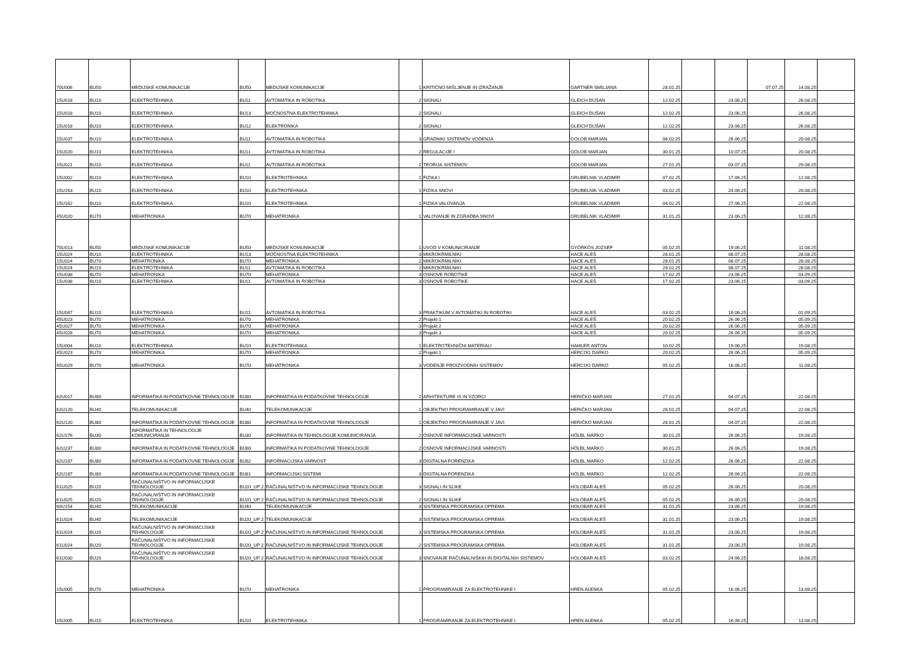| 70U006 | BU50 | MEDIJSKE KOMUNIKACIJE | BU50 | MEDIJSKE KOMUNIKACIJE | 1 | KRITIČNO MIŠLJENJE IN IZRAŽANJE | GARTNER SMILJANA | 28.01.25 | | | 07.07.25 | 14.08.25 | |
| 15U018 | BU10 | ELEKTROTEHNIKA | BU11 | AVTOMATIKA IN ROBOTIKA | 2 | SIGNALI | GLEICH DUŠAN | 12.02.25 | | 23.06.25 | | 26.08.25 | |
| 15U018 | BU10 | ELEKTROTEHNIKA | BU13 | MOČNOSTNA ELEKTROTEHNIKA | 2 | SIGNALI | GLEICH DUŠAN | 12.02.25 | | 23.06.25 | | 26.08.25 | |
| 15U018 | BU10 | ELEKTROTEHNIKA | BU12 | ELEKTRONIKA | 2 | SIGNALI | GLEICH DUŠAN | 12.02.25 | | 23.06.25 | | 26.08.25 | |
| 15U037 | BU10 | ELEKTROTEHNIKA | BU11 | AVTOMATIKA IN ROBOTIKA | 3 | GRADNIKI SISTEMOV VODENJA | GOLOB MARJAN | 06.02.25 | | 26.06.25 | | 20.08.25 | |
| 15U020 | BU10 | ELEKTROTEHNIKA | BU11 | AVTOMATIKA IN ROBOTIKA | 2 | REGULACIJE I | GOLOB MARJAN | 30.01.25 | | 10.07.25 | | 20.08.25 | |
| 15U021 | BU10 | ELEKTROTEHNIKA | BU11 | AVTOMATIKA IN ROBOTIKA | 2 | TEORIJA SISTEMOV | GOLOB MARJAN | 27.01.25 | | 03.07.25 | | 29.08.25 | |
| 15U002 | BU10 | ELEKTROTEHNIKA | BU10 | ELEKTROTEHNIKA | 1 | FIZIKA I | GRUBELNIK VLADIMIR | 07.02.25 | | 17.06.25 | | 12.08.25 | |
| 15U163 | BU10 | ELEKTROTEHNIKA | BU10 | ELEKTROTEHNIKA | 1 | FIZIKA SNOVI | GRUBELNIK VLADIMIR | 03.02.25 | | 24.06.25 | | 20.08.25 | |
| 15U162 | BU10 | ELEKTROTEHNIKA | BU10 | ELEKTROTEHNIKA | 1 | FIZIKA VALOVANJA | GRUBELNIK VLADIMIR | 04.02.25 | | 27.06.25 | | 22.08.25 | |
| 45U020 | BU70 | MEHATRONIKA | BU70 | MEHATRONIKA | 1 | VALOVANJE IN ZGRADBA SNOVI | GRUBELNIK VLADIMIR | 31.01.25 | | 23.06.25 | | 12.08.25 | |
| 70U013 | BU50 | MEDIJSKE KOMUNIKACIJE | BU50 | MEDIJSKE KOMUNIKACIJE | 1 | UVOD V KOMUNICIRANJE | GYÖRKÖS JOZSEF | 05.02.25 | | 19.06.25 | | 11.08.25 | |
| 15U024 | BU10 | ELEKTROTEHNIKA | BU13 | MOČNOSTNA ELEKTROTEHNIKA | 3 | MIKROKRMILNIKI | HACE ALEŠ | 28.01.25 | | 08.07.25 | | 28.08.25 | |
| 15U024 | BU70 | MEHATRONIKA | BU70 | MEHATRONIKA | 2 | MIKROKRMILNIKI | HACE ALEŠ | 28.01.25 | | 08.07.25 | | 28.08.25 | |
| 15U024 | BU10 | ELEKTROTEHNIKA | BU11 | AVTOMATIKA IN ROBOTIKA | 2 | MIKROKRMILNIKI | HACE ALEŠ | 28.01.25 | | 08.07.25 | | 28.08.25 | |
| 15U038 | BU70 | MEHATRONIKA | BU70 | MEHATRONIKA | 3 | OSNOVE ROBOTIKE | HACE ALEŠ | 17.02.25 | | 23.06.25 | | 03.09.25 | |
| 15U038 | BU10 | ELEKTROTEHNIKA | BU11 | AVTOMATIKA IN ROBOTIKA | 3 | OSNOVE ROBOTIKE | HACE ALEŠ | 17.02.25 | | 23.06.25 | | 03.09.25 | |
| 15U047 | BU10 | ELEKTROTEHNIKA | BU11 | AVTOMATIKA IN ROBOTIKA | 3 | PRAKTIKUM V AVTOMATIKI IN ROBOTIKI | HACE ALEŠ | 03.02.25 | | 16.06.25 | | 01.09.25 | |
| 45U023 | BU70 | MEHATRONIKA | BU70 | MEHATRONIKA | 2 | Projekt 1 | HACE ALEŠ | 20.02.25 | | 26.06.25 | | 05.09.25 | |
| 45U027 | BU70 | MEHATRONIKA | BU70 | MEHATRONIKA | 3 | Projekt 2 | HACE ALEŠ | 20.02.25 | | 26.06.25 | | 05.09.25 | |
| 45U028 | BU70 | MEHATRONIKA | BU70 | MEHATRONIKA | 3 | Projekt 3 | HACE ALEŠ | 20.02.25 | | 26.06.25 | | 05.09.25 | |
| 15U004 | BU10 | ELEKTROTEHNIKA | BU10 | ELEKTROTEHNIKA | 1 | ELEKTROTEHNIČNI MATERIALI | HAMLER ANTON | 10.02.25 | | 19.06.25 | | 19.08.25 | |
| 45U023 | BU70 | MEHATRONIKA | BU70 | MEHATRONIKA | 2 | Projekt 1 | HERCOG DARKO | 20.02.25 | | 26.06.25 | | 05.09.25 | |
| 45U029 | BU70 | MEHATRONIKA | BU70 | MEHATRONIKA | 3 | VODENJE PROIZVODNIH SISTEMOV | HERCOG DARKO | 05.02.25 | | 16.06.25 | | 11.08.25 | |
| 62U017 | BU80 | INFORMATIKA IN PODATKOVNE TEHNOLOGIJE | BU80 | INFORMATIKA IN PODATKOVNE TEHNOLOGIJE | 2 | ARHITEKTURE IS IN VZORCI | HERIČKO MARJAN | 27.01.25 | | 04.07.25 | | 22.08.25 | |
| 62U120 | BU40 | TELEKOMUNIKACIJE | BU40 | TELEKOMUNIKACIJE | 1 | OBJEKTNO PROGRAMIRANJE V JAVI | HERIČKO MARJAN | 28.01.25 | | 04.07.25 | | 22.08.25 | |
| 62U120 | BU80 | INFORMATIKA IN PODATKOVNE TEHNOLOGIJE | BU80 | INFORMATIKA IN PODATKOVNE TEHNOLOGIJE | 1 | OBJEKTNO PROGRAMIRANJE V JAVI | HERIČKO MARJAN | 28.01.25 | | 04.07.25 | | 22.08.25 | |
| 62U176 | BU30 | INFORMATIKA IN TEHNOLOGIJE KOMUNICIRANJA | BU30 | INFORMATIKA IN TEHNOLOGIJE KOMUNICIRANJA | 2 | OSNOVE INFORMACIJSKE VARNOSTI | HÖLBL MARKO | 30.01.25 | | 26.06.25 | | 19.08.25 | |
| 62U237 | BU80 | INFORMATIKA IN PODATKOVNE TEHNOLOGIJE | BU80 | INFORMATIKA IN PODATKOVNE TEHNOLOGIJE | 2 | OSNOVE INFORMACIJSKE VARNOSTI | HÖLBL MARKO | 30.01.25 | | 26.06.25 | | 19.08.25 | |
| 62U187 | BU80 | INFORMATIKA IN PODATKOVNE TEHNOLOGIJE | BU82 | INFORMACIJSKA VARNOST | 3 | DIGITALNA FORENZIKA | HÖLBL MARKO | 12.02.25 | | 26.06.25 | | 22.08.25 | |
| 62U187 | BU80 | INFORMATIKA IN PODATKOVNE TEHNOLOGIJE | BU81 | INFORMACIJSKI SISTEMI | 3 | DIGITALNA FORENZIKA | HÖLBL MARKO | 12.02.25 | | 26.06.25 | | 22.08.25 | |
| 61U025 | BU20 | RAČUNALNIŠTVO IN INFORMACIJSKE TEHNOLOGIJE | BU20_UP 2 | RAČUNALNIŠTVO IN INFORMACIJSKE TEHNOLOGIJE | 3 | SIGNALI IN SLIKE | HOLOBAR ALEŠ | 05.02.25 | | 26.06.25 | | 20.08.25 | |
| 61U025 | BU20 | RAČUNALNIŠTVO IN INFORMACIJSKE TEHNOLOGIJE | BU20_UP 2 | RAČUNALNIŠTVO IN INFORMACIJSKE TEHNOLOGIJE | 2 | SIGNALI IN SLIKE | HOLOBAR ALEŠ | 05.02.25 | | 26.06.25 | | 20.08.25 | |
| 60U154 | BU40 | TELEKOMUNIKACIJE | BU40 | TELEKOMUNIKACIJE | 3 | SISTEMSKA PROGRAMSKA OPREMA | HOLOBAR ALEŠ | 31.01.25 | | 23.06.25 | | 19.08.25 | |
| 61U024 | BU40 | TELEKOMUNIKACIJE | BU20_UP 2 | TELEKOMUNIKACIJE | 3 | SISTEMSKA PROGRAMSKA OPREMA | HOLOBAR ALEŠ | 31.01.25 | | 23.06.25 | | 19.08.25 | |
| 61U024 | BU20 | RAČUNALNIŠTVO IN INFORMACIJSKE TEHNOLOGIJE | BU20_UP 2 | RAČUNALNIŠTVO IN INFORMACIJSKE TEHNOLOGIJE | 3 | SISTEMSKA PROGRAMSKA OPREMA | HOLOBAR ALEŠ | 31.01.25 | | 23.06.25 | | 19.08.25 | |
| 61U024 | BU20 | RAČUNALNIŠTVO IN INFORMACIJSKE TEHNOLOGIJE | BU20_UP 2 | RAČUNALNIŠTVO IN INFORMACIJSKE TEHNOLOGIJE | 2 | SISTEMSKA PROGRAMSKA OPREMA | HOLOBAR ALEŠ | 31.01.25 | | 23.06.25 | | 19.08.25 | |
| 61U030 | BU20 | RAČUNALNIŠTVO IN INFORMACIJSKE TEHNOLOGIJE | BU20_UP 2 | RAČUNALNIŠTVO IN INFORMACIJSKE TEHNOLOGIJE | 3 | SNOVANJE RAČUNALNIŠKIH IN DIGITALNIH SISTEMOV | HOLOBAR ALEŠ | 03.02.25 | | 24.06.25 | | 18.08.25 | |
| 15U005 | BU70 | MEHATRONIKA | BU70 | MEHATRONIKA | 1 | PROGRAMIRANJE ZA ELEKTROTEHNIKE I | HREN ALENKA | 05.02.25 | | 16.06.25 | | 13.08.25 | |
| 15U005 | BU10 | ELEKTROTEHNIKA | BU10 | ELEKTROTEHNIKA | 1 | PROGRAMIRANJE ZA ELEKTROTEHNIKE I | HREN ALENKA | 05.02.25 | | 16.06.25 | | 13.08.25 | |